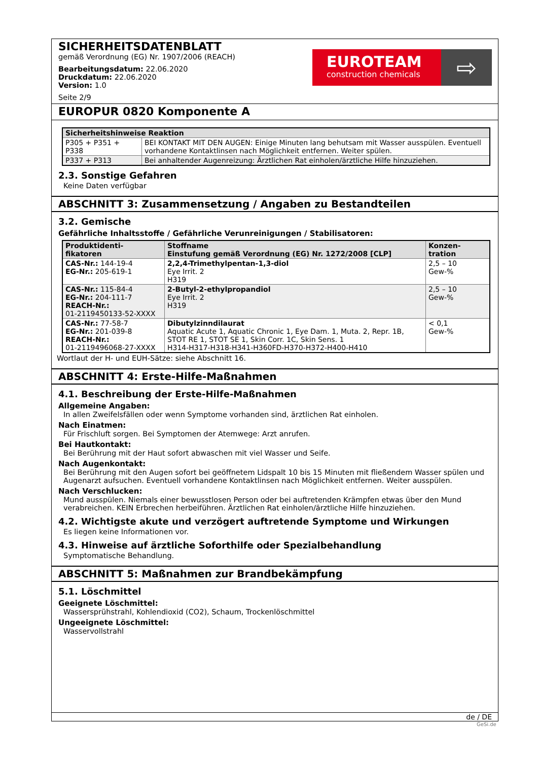SICHERHEITSDATENBLATT
gemäß Verordnung (EG) Nr. 1907/2006 (REACH)
Bearbeitungsdatum: 22.06.2020
Druckdatum: 22.06.2020
Version: 1.0
Seite 2/9
EUROTEAM
construction chemicals
⇨
EUROPUR 0820 Komponente A
| Sicherheitshinweise Reaktion | |
| --- | --- |
| P305 + P351 + P338 | BEI KONTAKT MIT DEN AUGEN: Einige Minuten lang behutsam mit Wasser ausspülen. Eventuell vorhandene Kontaktlinsen nach Möglichkeit entfernen. Weiter spülen. |
| P337 + P313 | Bei anhaltender Augenreizung: Ärztlichen Rat einholen/ärztliche Hilfe hinzuziehen. |
2.3. Sonstige Gefahren
Keine Daten verfügbar
ABSCHNITT 3: Zusammensetzung / Angaben zu Bestandteilen
3.2. Gemische
Gefährliche Inhaltsstoffe / Gefährliche Verunreinigungen / Stabilisatoren:
| Produktidenti- fikatoren | Stoffname Einstufung gemäß Verordnung (EG) Nr. 1272/2008 [CLP] | Konzen- tration |
| --- | --- | --- |
| CAS-Nr.: 144-19-4 EG-Nr.: 205-619-1 | 2,2,4-Trimethylpentan-1,3-diol Eye Irrit. 2 H319 | 2,5 – 10 Gew-% |
| CAS-Nr.: 115-84-4 EG-Nr.: 204-111-7 REACH-Nr.: 01-2119450133-52-XXXX | 2-Butyl-2-ethylpropandiol Eye Irrit. 2 H319 | 2,5 – 10 Gew-% |
| CAS-Nr.: 77-58-7 EG-Nr.: 201-039-8 REACH-Nr.: 01-2119496068-27-XXXX | Dibutylzinndilaurat Aquatic Acute 1, Aquatic Chronic 1, Eye Dam. 1, Muta. 2, Repr. 1B, STOT RE 1, STOT SE 1, Skin Corr. 1C, Skin Sens. 1 H314-H317-H318-H341-H360FD-H370-H372-H400-H410 | < 0,1 Gew-% |
Wortlaut der H- und EUH-Sätze: siehe Abschnitt 16.
ABSCHNITT 4: Erste-Hilfe-Maßnahmen
4.1. Beschreibung der Erste-Hilfe-Maßnahmen
Allgemeine Angaben:
In allen Zweifelsfällen oder wenn Symptome vorhanden sind, ärztlichen Rat einholen.
Nach Einatmen:
Für Frischluft sorgen. Bei Symptomen der Atemwege: Arzt anrufen.
Bei Hautkontakt:
Bei Berührung mit der Haut sofort abwaschen mit viel Wasser und Seife.
Nach Augenkontakt:
Bei Berührung mit den Augen sofort bei geöffnetem Lidspalt 10 bis 15 Minuten mit fließendem Wasser spülen und Augenarzt aufsuchen. Eventuell vorhandene Kontaktlinsen nach Möglichkeit entfernen. Weiter ausspülen.
Nach Verschlucken:
Mund ausspülen. Niemals einer bewusstlosen Person oder bei auftretenden Krämpfen etwas über den Mund verabreichen. KEIN Erbrechen herbeiführen. Ärztlichen Rat einholen/ärztliche Hilfe hinzuziehen.
4.2. Wichtigste akute und verzögert auftretende Symptome und Wirkungen
Es liegen keine Informationen vor.
4.3. Hinweise auf ärztliche Soforthilfe oder Spezialbehandlung
Symptomatische Behandlung.
ABSCHNITT 5: Maßnahmen zur Brandbekämpfung
5.1. Löschmittel
Geeignete Löschmittel:
Wassersprühstrahl, Kohlendioxid (CO2), Schaum, Trockenlöschmittel
Ungeeignete Löschmittel:
Wasservollstrahl
de / DE
GeSi.de